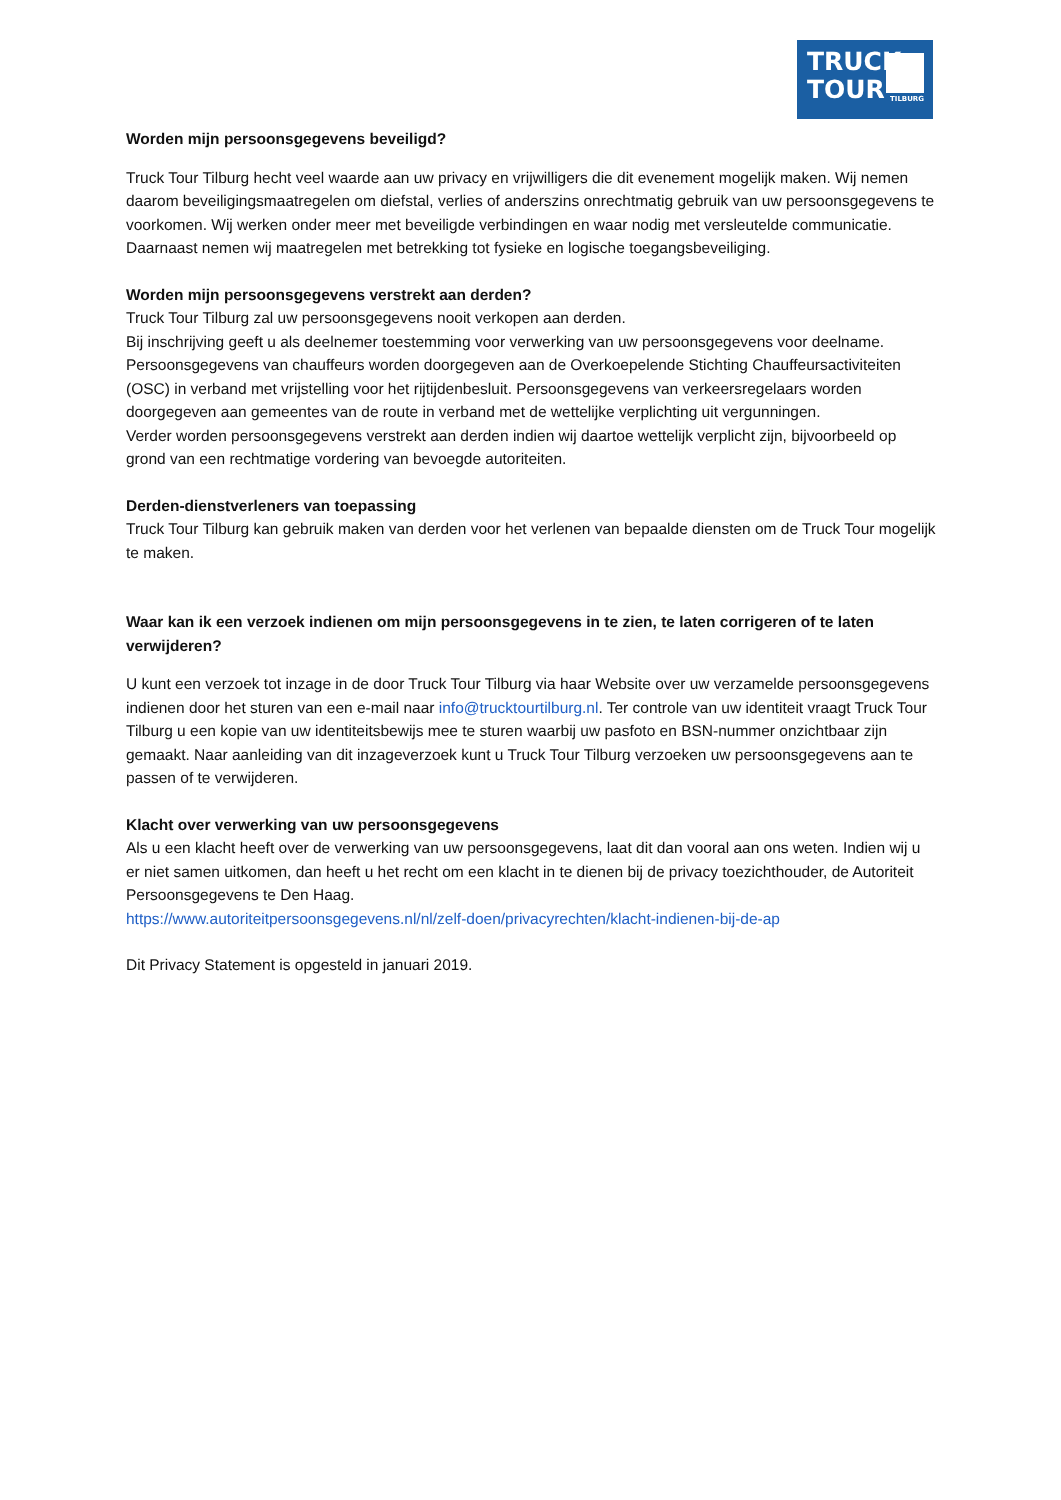TRUCK
TOUR
TILBURG
Worden mijn persoonsgegevens beveiligd?
Truck Tour Tilburg hecht veel waarde aan uw privacy en vrijwilligers die dit evenement mogelijk maken. Wij nemen daarom beveiligingsmaatregelen om diefstal, verlies of anderszins onrechtmatig gebruik van uw persoonsgegevens te voorkomen. Wij werken onder meer met beveiligde verbindingen en waar nodig met versleutelde communicatie. Daarnaast nemen wij maatregelen met betrekking tot fysieke en logische toegangsbeveiliging.
Worden mijn persoonsgegevens verstrekt aan derden?
Truck Tour Tilburg zal uw persoonsgegevens nooit verkopen aan derden.
Bij inschrijving geeft u als deelnemer toestemming voor verwerking van uw persoonsgegevens voor deelname. Persoonsgegevens van chauffeurs worden doorgegeven aan de Overkoepelende Stichting Chauffeursactiviteiten (OSC) in verband met vrijstelling voor het rijtijdenbesluit. Persoonsgegevens van verkeersregelaars worden doorgegeven aan gemeentes van de route in verband met de wettelijke verplichting uit vergunningen.
Verder worden persoonsgegevens verstrekt aan derden indien wij daartoe wettelijk verplicht zijn, bijvoorbeeld op grond van een rechtmatige vordering van bevoegde autoriteiten.
Derden-dienstverleners van toepassing
Truck Tour Tilburg kan gebruik maken van derden voor het verlenen van bepaalde diensten om de Truck Tour mogelijk te maken.
Waar kan ik een verzoek indienen om mijn persoonsgegevens in te zien, te laten corrigeren of te laten verwijderen?
U kunt een verzoek tot inzage in de door Truck Tour Tilburg via haar Website over uw verzamelde persoonsgegevens indienen door het sturen van een e-mail naar info@trucktourtilburg.nl. Ter controle van uw identiteit vraagt Truck Tour Tilburg u een kopie van uw identiteitsbewijs mee te sturen waarbij uw pasfoto en BSN-nummer onzichtbaar zijn gemaakt. Naar aanleiding van dit inzageverzoek kunt u Truck Tour Tilburg verzoeken uw persoonsgegevens aan te passen of te verwijderen.
Klacht over verwerking van uw persoonsgegevens
Als u een klacht heeft over de verwerking van uw persoonsgegevens, laat dit dan vooral aan ons weten. Indien wij u er niet samen uitkomen, dan heeft u het recht om een klacht in te dienen bij de privacy toezichthouder, de Autoriteit Persoonsgegevens te Den Haag.
https://www.autoriteitpersoonsgegevens.nl/nl/zelf-doen/privacyrechten/klacht-indienen-bij-de-ap
Dit Privacy Statement is opgesteld in januari 2019.